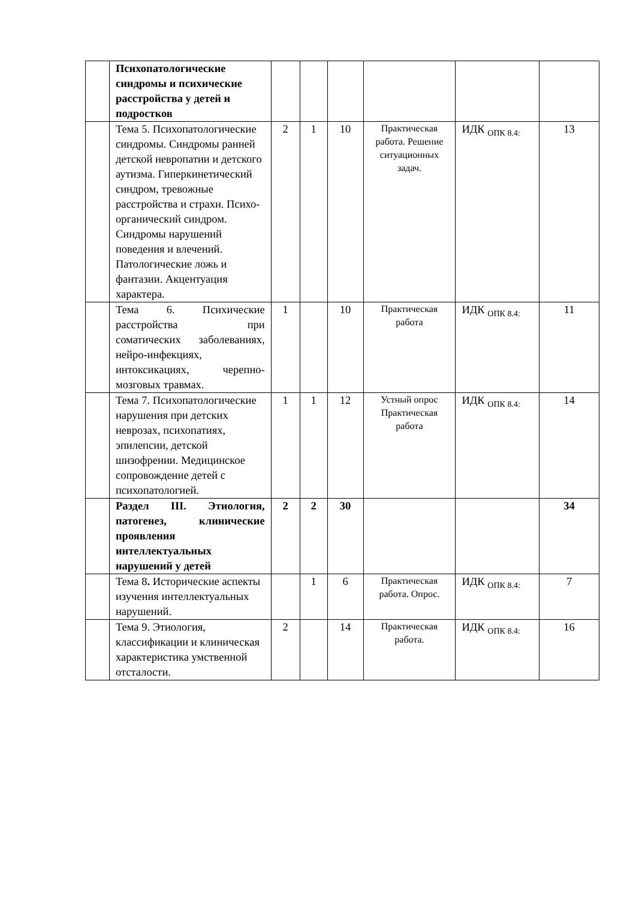| | Психопатологические синдромы и психические расстройства у детей и подростков | | | | | | |
| | Тема 5. Психопатологические синдромы. Синдромы ранней детской невропатии и детского аутизма. Гиперкинетический синдром, тревожные расстройства и страхи. Психо-органический синдром. Синдромы нарушений поведения и влечений. Патологические ложь и фантазии. Акцентуация характера. | 2 | 1 | 10 | Практическая работа. Решение ситуационных задач. | ИДК <sub>ОПК 8.4:</sub> | 13 |
| | Тема 6. Психические расстройства при соматических заболеваниях, нейро-инфекциях, интоксикациях, черепно-мозговых травмах. | 1 | | 10 | Практическая работа | ИДК <sub>ОПК 8.4:</sub> | 11 |
| | Тема 7. Психопатологические нарушения при детских неврозах, психопатиях, эпилепсии, детской шизофрении. Медицинское сопровождение детей с психопатологией. | 1 | 1 | 12 | Устный опрос Практическая работа | ИДК <sub>ОПК 8.4:</sub> | 14 |
| | Раздел III. Этиология, патогенез, клинические проявления интеллектуальных нарушений у детей | 2 | 2 | 30 | | | 34 |
| | Тема 8 . Исторические аспекты изучения интеллектуальных нарушений. | | 1 | 6 | Практическая работа. Опрос. | ИДК <sub>ОПК 8.4:</sub> | 7 |
| | Тема 9. Этиология, классификации и клиническая характеристика умственной отсталости. | 2 | | 14 | Практическая работа. | ИДК <sub>ОПК 8.4:</sub> | 16 |